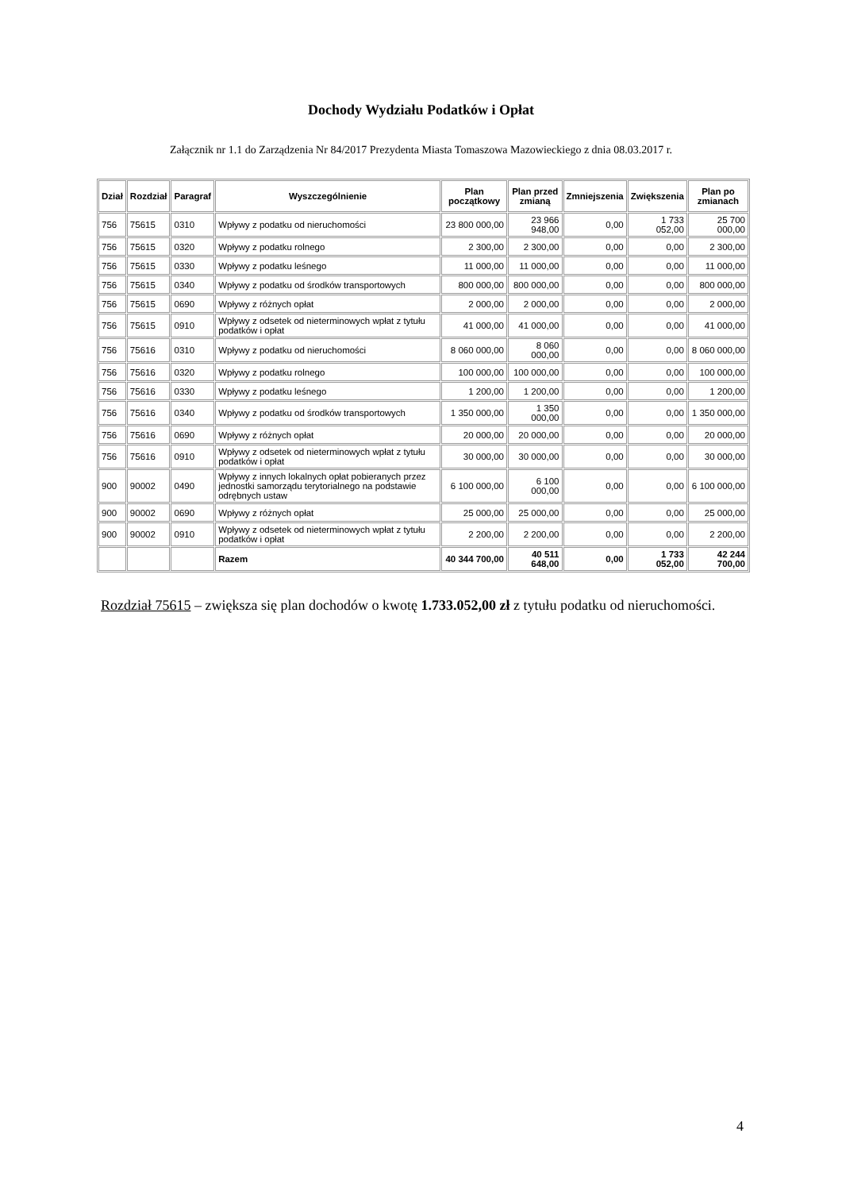Dochody Wydziału Podatków i Opłat
Załącznik nr 1.1 do Zarządzenia Nr 84/2017 Prezydenta Miasta Tomaszowa Mazowieckiego z dnia 08.03.2017 r.
| Dział | Rozdział | Paragraf | Wyszczególnienie | Plan początkowy | Plan przed zmianą | Zmniejszenia | Zwiększenia | Plan po zmianach |
| --- | --- | --- | --- | --- | --- | --- | --- | --- |
| 756 | 75615 | 0310 | Wpływy z podatku od nieruchomości | 23 800 000,00 | 23 966 948,00 | 0,00 | 1 733 052,00 | 25 700 000,00 |
| 756 | 75615 | 0320 | Wpływy z podatku rolnego | 2 300,00 | 2 300,00 | 0,00 | 0,00 | 2 300,00 |
| 756 | 75615 | 0330 | Wpływy z podatku leśnego | 11 000,00 | 11 000,00 | 0,00 | 0,00 | 11 000,00 |
| 756 | 75615 | 0340 | Wpływy z podatku od środków transportowych | 800 000,00 | 800 000,00 | 0,00 | 0,00 | 800 000,00 |
| 756 | 75615 | 0690 | Wpływy z różnych opłat | 2 000,00 | 2 000,00 | 0,00 | 0,00 | 2 000,00 |
| 756 | 75615 | 0910 | Wpływy z odsetek od nieterminowych wpłat z tytułu podatków i opłat | 41 000,00 | 41 000,00 | 0,00 | 0,00 | 41 000,00 |
| 756 | 75616 | 0310 | Wpływy z podatku od nieruchomości | 8 060 000,00 | 8 060 000,00 | 0,00 | 0,00 | 8 060 000,00 |
| 756 | 75616 | 0320 | Wpływy z podatku rolnego | 100 000,00 | 100 000,00 | 0,00 | 0,00 | 100 000,00 |
| 756 | 75616 | 0330 | Wpływy z podatku leśnego | 1 200,00 | 1 200,00 | 0,00 | 0,00 | 1 200,00 |
| 756 | 75616 | 0340 | Wpływy z podatku od środków transportowych | 1 350 000,00 | 1 350 000,00 | 0,00 | 0,00 | 1 350 000,00 |
| 756 | 75616 | 0690 | Wpływy z różnych opłat | 20 000,00 | 20 000,00 | 0,00 | 0,00 | 20 000,00 |
| 756 | 75616 | 0910 | Wpływy z odsetek od nieterminowych wpłat z tytułu podatków i opłat | 30 000,00 | 30 000,00 | 0,00 | 0,00 | 30 000,00 |
| 900 | 90002 | 0490 | Wpływy z innych lokalnych opłat pobieranych przez jednostki samorządu terytorialnego na podstawie odrębnych ustaw | 6 100 000,00 | 6 100 000,00 | 0,00 | 0,00 | 6 100 000,00 |
| 900 | 90002 | 0690 | Wpływy z różnych opłat | 25 000,00 | 25 000,00 | 0,00 | 0,00 | 25 000,00 |
| 900 | 90002 | 0910 | Wpływy z odsetek od nieterminowych wpłat z tytułu podatków i opłat | 2 200,00 | 2 200,00 | 0,00 | 0,00 | 2 200,00 |
| | | | Razem | 40 344 700,00 | 40 511 648,00 | 0,00 | 1 733 052,00 | 42 244 700,00 |
Rozdział 75615 – zwiększa się plan dochodów o kwotę 1.733.052,00 zł z tytułu podatku od nieruchomości.
4